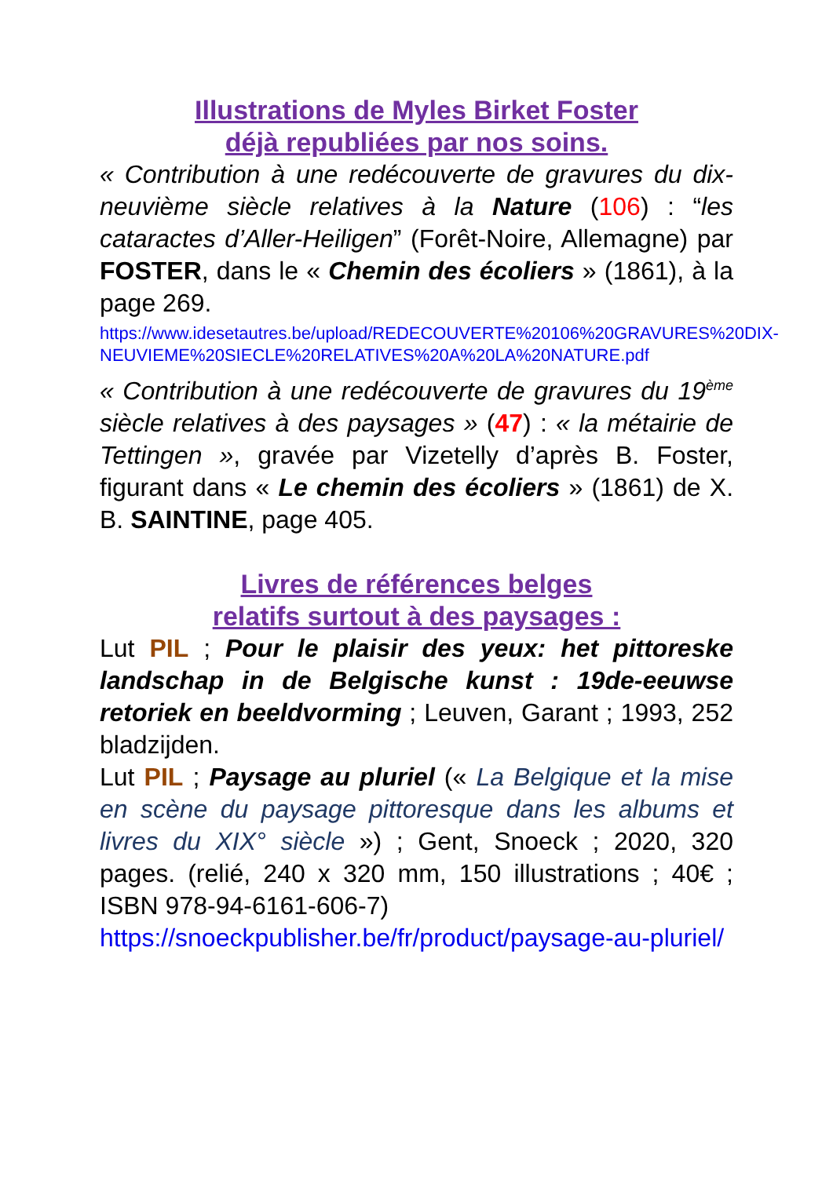Illustrations de Myles Birket Foster
déjà republiées par nos soins.
« Contribution à une redécouverte de gravures du dix-neuvième siècle relatives à la Nature (106) : “les cataractes d’Aller-Heiligen” (Forêt-Noire, Allemagne) par FOSTER, dans le « Chemin des écoliers » (1861), à la page 269.
https://www.idesetautres.be/upload/REDECOUVERTE%20106%20GRAVURES%20DIX-NEUVIEME%20SIECLE%20RELATIVES%20A%20LA%20NATURE.pdf
« Contribution à une redécouverte de gravures du 19<sup>ème</sup> siècle relatives à des paysages » (47) : « la métairie de Tettingen », gravée par Vizetelly d’après B. Foster, figurant dans « Le chemin des écoliers » (1861) de X. B. SAINTINE, page 405.
Livres de références belges
relatifs surtout à des paysages :
Lut PIL ; Pour le plaisir des yeux: het pittoreske landschap in de Belgische kunst : 19de-eeuwse retoriek en beeldvorming ; Leuven, Garant ; 1993, 252 bladzijden.
Lut PIL ; Paysage au pluriel (« La Belgique et la mise en scène du paysage pittoresque dans les albums et livres du XIX° siècle ») ; Gent, Snoeck ; 2020, 320 pages. (relié, 240 x 320 mm, 150 illustrations ; 40€ ; ISBN 978-94-6161-606-7)
https://snoeckpublisher.be/fr/product/paysage-au-pluriel/